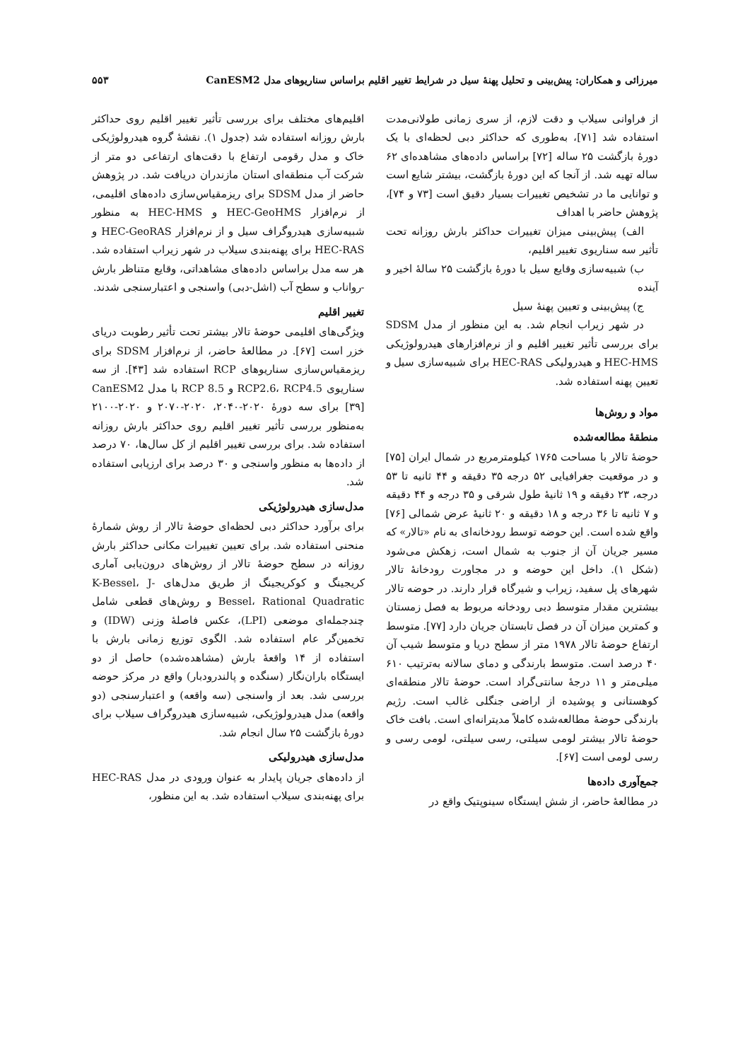میرزائی و همکاران: پیش‌بینی و تحلیل پهنهٔ سیل در شرایط تغییر اقلیم براساس سناریوهای مدل CanESM2 ۵۵۳
از فراوانی سیلاب و دقت لازم، از سری زمانی طولانی‌مدت استفاده شد [۷۱]، به‌طوری که حداکثر دبی لحظه‌ای با یک دورهٔ بازگشت ۲۵ ساله [۷۲] براساس داده‌های مشاهده‌ای ۶۲ ساله تهیه شد. از آنجا که این دورهٔ بازگشت، بیشتر شایع است و توانایی ما در تشخیص تغییرات بسیار دقیق است [۷۳ و ۷۴]، پژوهش حاضر با اهداف
الف) پیش‌بینی میزان تغییرات حداکثر بارش روزانه تحت تأثیر سه سناریوی تغییر اقلیم،
ب) شبیه‌سازی وقایع سیل با دورهٔ بازگشت ۲۵ سالهٔ اخیر و آینده
ج) پیش‌بینی و تعیین پهنهٔ سیل
در شهر زیراب انجام شد. به این منظور از مدل SDSM برای بررسی تأثیر تغییر اقلیم و از نرم‌افزارهای هیدرولوژیکی HEC-HMS و هیدرولیکی HEC-RAS برای شبیه‌سازی سیل و تعیین پهنه استفاده شد.
مواد و روش‌ها
منطقهٔ مطالعه‌شده
حوضهٔ تالار با مساحت ۱۷۶۵ کیلومترمربع در شمال ایران [۷۵] و در موقعیت جغرافیایی ۵۲ درجه ۳۵ دقیقه و ۴۴ ثانیه تا ۵۳ درجه، ۲۳ دقیقه و ۱۹ ثانیهٔ طول شرقی و ۳۵ درجه و ۴۴ دقیقه و ۷ ثانیه تا ۳۶ درجه و ۱۸ دقیقه و ۲۰ ثانیهٔ عرض شمالی [۷۶] واقع شده است. این حوضه توسط رودخانه‌ای به نام «تالار» که مسیر جریان آن از جنوب به شمال است، زهکش می‌شود (شکل ۱). داخل این حوضه و در مجاورت رودخانهٔ تالار شهرهای پل سفید، زیراب و شیرگاه قرار دارند. در حوضه تالار بیشترین مقدار متوسط دبی رودخانه مربوط به فصل زمستان و کمترین میزان آن در فصل تابستان جریان دارد [۷۷]. متوسط ارتفاع حوضهٔ تالار ۱۹۷۸ متر از سطح دریا و متوسط شیب آن ۴۰ درصد است. متوسط بارندگی و دمای سالانه به‌ترتیب ۶۱۰ میلی‌متر و ۱۱ درجهٔ سانتی‌گراد است. حوضهٔ تالار منطقه‌ای کوهستانی و پوشیده از اراضی جنگلی غالب است. رژیم بارندگی حوضهٔ مطالعه‌شده کاملاً مدیترانه‌ای است. بافت خاک حوضهٔ تالار بیشتر لومی سیلتی، رسی سیلتی، لومی رسی و رسی لومی است [۶۷].
جمع‌آوری داده‌ها
در مطالعهٔ حاضر، از شش ایستگاه سینوپتیک واقع در
اقلیم‌های مختلف برای بررسی تأثیر تغییر اقلیم روی حداکثر بارش روزانه استفاده شد (جدول ۱). نقشهٔ گروه هیدرولوژیکی خاک و مدل رقومی ارتفاع با دقت‌های ارتفاعی دو متر از شرکت آب منطقه‌ای استان مازندران دریافت شد. در پژوهش حاضر از مدل SDSM برای ریزمقیاس‌سازی داده‌های اقلیمی، از نرم‌افزار HEC-GeoHMS و HEC-HMS به منظور شبیه‌سازی هیدروگراف سیل و از نرم‌افزار HEC-GeoRAS و HEC-RAS برای پهنه‌بندی سیلاب در شهر زیراب استفاده شد. هر سه مدل براساس داده‌های مشاهداتی، وقایع متناظر بارش -رواناب و سطح آب (اشل-دبی) واسنجی و اعتبارسنجی شدند.
تغییر اقلیم
ویژگی‌های اقلیمی حوضهٔ تالار بیشتر تحت تأثیر رطوبت دریای خزر است [۶۷]. در مطالعهٔ حاضر، از نرم‌افزار SDSM برای ریزمقیاس‌سازی سناریوهای RCP استفاده شد [۴۳]. از سه سناریوی RCP2.6، RCP4.5 و RCP 8.5 با مدل CanESM2 [۳۹] برای سه دورهٔ ۲۰۲۰-۲۰۴۰، ۲۰۲۰-۲۰۷۰ و ۲۰۲۰-۲۱۰۰ به‌منظور بررسی تأثیر تغییر اقلیم روی حداکثر بارش روزانه استفاده شد. برای بررسی تغییر اقلیم از کل سال‌ها، ۷۰ درصد از داده‌ها به منظور واسنجی و ۳۰ درصد برای ارزیابی استفاده شد.
مدل‌سازی هیدرولوژیکی
برای برآورد حداکثر دبی لحظه‌ای حوضهٔ تالار از روش شمارهٔ منحنی استفاده شد. برای تعیین تغییرات مکانی حداکثر بارش روزانه در سطح حوضهٔ تالار از روش‌های درون‌یابی آماری کریجینگ و کوکریجینگ از طریق مدل‌های K-Bessel، J-Bessel، Rational Quadratic و روش‌های قطعی شامل چندجمله‌ای موضعی (LPI)، عکس فاصلهٔ وزنی (IDW) و تخمین‌گر عام استفاده شد. الگوی توزیع زمانی بارش با استفاده از ۱۴ واقعهٔ بارش (مشاهده‌شده) حاصل از دو ایستگاه باران‌نگار (سنگده و پالندرودبار) واقع در مرکز حوضه بررسی شد. بعد از واسنجی (سه واقعه) و اعتبارسنجی (دو واقعه) مدل هیدرولوژیکی، شبیه‌سازی هیدروگراف سیلاب برای دورهٔ بازگشت ۲۵ سال انجام شد.
مدل‌سازی هیدرولیکی
از داده‌های جریان پایدار به عنوان ورودی در مدل HEC-RAS برای پهنه‌بندی سیلاب استفاده شد. به این منظور،